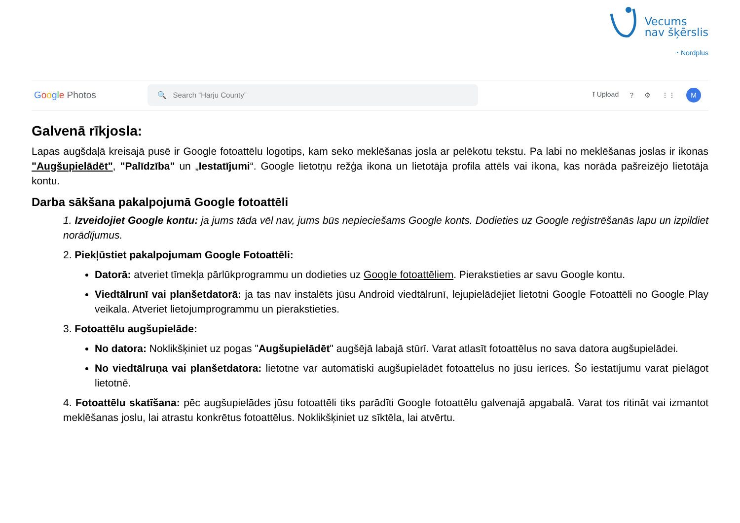Vecums
nav šķērslis
◔ Nordplus
Google Photos
🔍 Search “Harju County”
⭱ Upload? ⚙ ⋮⋮
M
Galvenā rīkjosla:
Lapas augšdaļā kreisajā pusē ir Google fotoattēlu logotips, kam seko meklēšanas josla ar pelēkotu tekstu. Pa labi no meklēšanas joslas ir ikonas "Augšupielādēt", "Palīdzība" un „Iestatījumi“. Google lietotņu režģa ikona un lietotāja profila attēls vai ikona, kas norāda pašreizējo lietotāja kontu.
Darba sākšana pakalpojumā Google fotoattēli
1. Izveidojiet Google kontu: ja jums tāda vēl nav, jums būs nepieciešams Google konts. Dodieties uz Google reģistrēšanās lapu un izpildiet norādījumus.
2. Piekļūstiet pakalpojumam Google Fotoattēli:
Datorā: atveriet tīmekļa pārlūkprogrammu un dodieties uz Google fotoattēliem. Pierakstieties ar savu Google kontu.
Viedtālrunī vai planšetdatorā: ja tas nav instalēts jūsu Android viedtālrunī, lejupielādējiet lietotni Google Fotoattēli no Google Play veikala. Atveriet lietojumprogrammu un pierakstieties.
3. Fotoattēlu augšupielāde:
No datora: Noklikšķiniet uz pogas "Augšupielādēt" augšējā labajā stūrī. Varat atlasīt fotoattēlus no sava datora augšupielādei.
No viedtālruņa vai planšetdatora: lietotne var automātiski augšupielādēt fotoattēlus no jūsu ierīces. Šo iestatījumu varat pielāgot lietotnē.
4. Fotoattēlu skatīšana: pēc augšupielādes jūsu fotoattēli tiks parādīti Google fotoattēlu galvenajā apgabalā. Varat tos ritināt vai izmantot meklēšanas joslu, lai atrastu konkrētus fotoattēlus. Noklikšķiniet uz sīktēla, lai atvērtu.